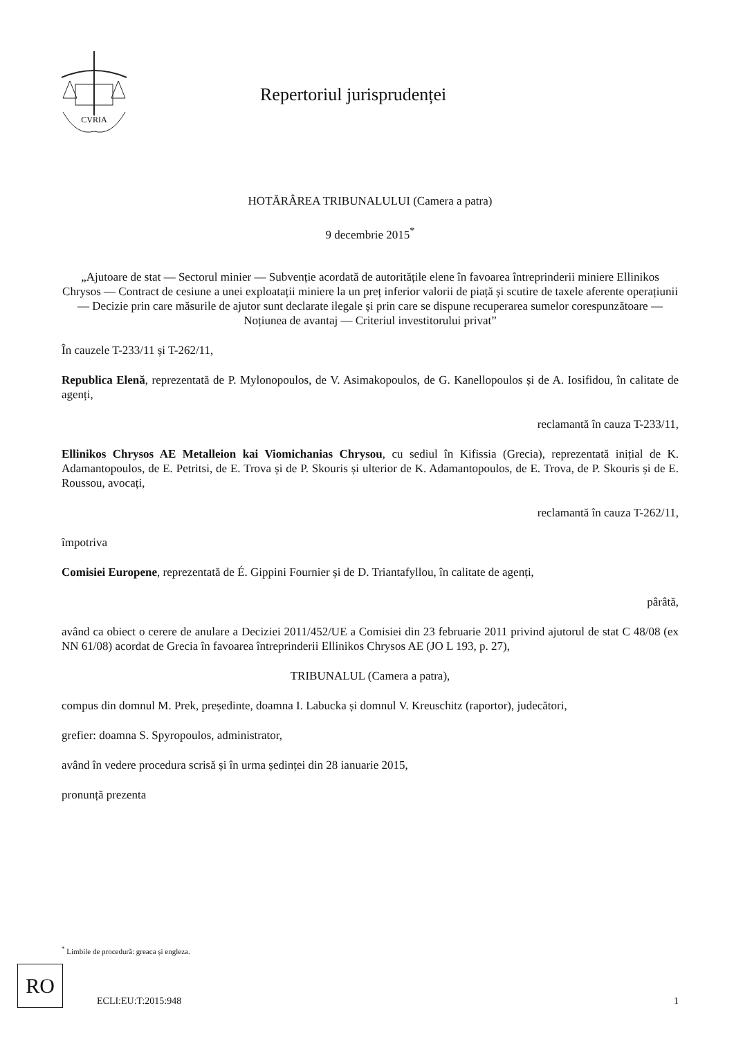CVRIA
Repertoriul jurisprudenței
HOTĂRÂREA TRIBUNALULUI (Camera a patra)
9 decembrie 2015<sup>*</sup>
„Ajutoare de stat — Sectorul minier — Subvenție acordată de autoritățile elene în favoarea întreprinderii miniere Ellinikos Chrysos — Contract de cesiune a unei exploatații miniere la un preț inferior valorii de piață și scutire de taxele aferente operațiunii — Decizie prin care măsurile de ajutor sunt declarate ilegale și prin care se dispune recuperarea sumelor corespunzătoare — Noțiunea de avantaj — Criteriul investitorului privat”
În cauzele T-233/11 și T-262/11,
Republica Elenă, reprezentată de P. Mylonopoulos, de V. Asimakopoulos, de G. Kanellopoulos și de A. Iosifidou, în calitate de agenți,
reclamantă în cauza T-233/11,
Ellinikos Chrysos AE Metalleion kai Viomichanias Chrysou, cu sediul în Kifissia (Grecia), reprezentată inițial de K. Adamantopoulos, de E. Petritsi, de E. Trova și de P. Skouris și ulterior de K. Adamantopoulos, de E. Trova, de P. Skouris și de E. Roussou, avocați,
reclamantă în cauza T-262/11,
împotriva
Comisiei Europene, reprezentată de É. Gippini Fournier și de D. Triantafyllou, în calitate de agenți,
pârâtă,
având ca obiect o cerere de anulare a Deciziei 2011/452/UE a Comisiei din 23 februarie 2011 privind ajutorul de stat C 48/08 (ex NN 61/08) acordat de Grecia în favoarea întreprinderii Ellinikos Chrysos AE (JO L 193, p. 27),
TRIBUNALUL (Camera a patra),
compus din domnul M. Prek, președinte, doamna I. Labucka și domnul V. Kreuschitz (raportor), judecători,
grefier: doamna S. Spyropoulos, administrator,
având în vedere procedura scrisă și în urma ședinței din 28 ianuarie 2015,
pronunță prezenta
<sup>*</sup> Limbile de procedură: greaca și engleza.
RO
ECLI:EU:T:2015:948 1